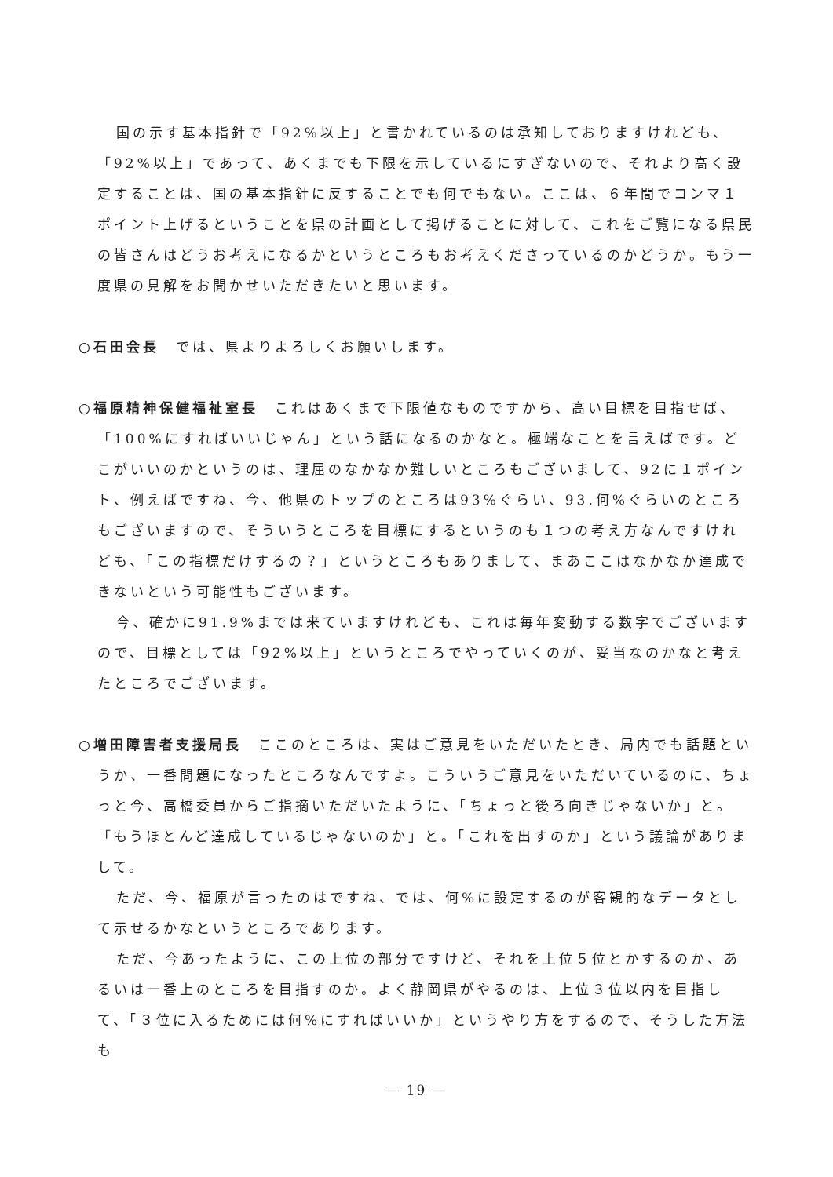国の示す基本指針で「92%以上」と書かれているのは承知しておりますけれども、「92%以上」であって、あくまでも下限を示しているにすぎないので、それより高く設定することは、国の基本指針に反することでも何でもない。ここは、６年間でコンマ１ポイント上げるということを県の計画として掲げることに対して、これをご覧になる県民の皆さんはどうお考えになるかというところもお考えくださっているのかどうか。もう一度県の見解をお聞かせいただきたいと思います。
○石田会長　では、県よりよろしくお願いします。
○福原精神保健福祉室長　これはあくまで下限値なものですから、高い目標を目指せば、「100%にすればいいじゃん」という話になるのかなと。極端なことを言えばです。どこがいいのかというのは、理屈のなかなか難しいところもございまして、92に１ポイント、例えばですね、今、他県のトップのところは93%ぐらい、93.何%ぐらいのところもございますので、そういうところを目標にするというのも１つの考え方なんですけれども、「この指標だけするの？」というところもありまして、まあここはなかなか達成できないという可能性もございます。
今、確かに91.9%までは来ていますけれども、これは毎年変動する数字でございますので、目標としては「92%以上」というところでやっていくのが、妥当なのかなと考えたところでございます。
○増田障害者支援局長　ここのところは、実はご意見をいただいたとき、局内でも話題というか、一番問題になったところなんですよ。こういうご意見をいただいているのに、ちょっと今、高橋委員からご指摘いただいたように、「ちょっと後ろ向きじゃないか」と。「もうほとんど達成しているじゃないのか」と。「これを出すのか」という議論がありまして。
ただ、今、福原が言ったのはですね、では、何%に設定するのが客観的なデータとして示せるかなというところであります。
ただ、今あったように、この上位の部分ですけど、それを上位５位とかするのか、あるいは一番上のところを目指すのか。よく静岡県がやるのは、上位３位以内を目指して、「３位に入るためには何%にすればいいか」というやり方をするので、そうした方法も
― 19 ―